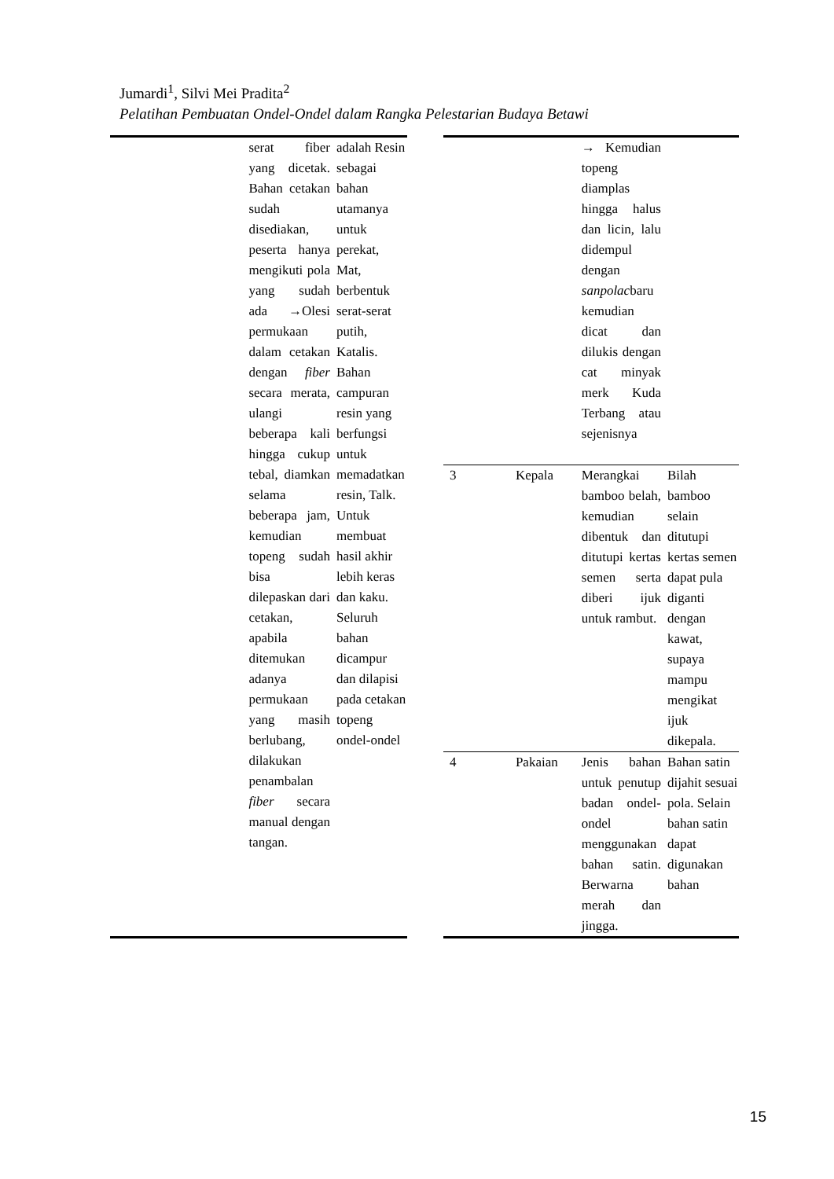Jumardi<sup>1</sup>, Silvi Mei Pradita<sup>2</sup>
Pelatihan Pembuatan Ondel-Ondel dalam Rangka Pelestarian Budaya Betawi
| | serat fiber yang dicetak. Bahan cetakan sudah disediakan, peserta hanya mengikuti pola yang sudah ada →Olesi permukaan dalam cetakan dengan fiber secara merata, ulangi beberapa kali hingga cukup tebal, diamkan selama beberapa jam, kemudian topeng sudah bisa dilepaskan dari cetakan, apabila ditemukan adanya permukaan yang masih berlubang, dilakukan penambalan fiber secara manual dengan tangan. | adalah Resin sebagai bahan utamanya untuk perekat, Mat, berbentuk serat-serat putih, Katalis. Bahan campuran resin yang berfungsi untuk memadatkan resin, Talk. Untuk membuat hasil akhir lebih keras dan kaku. Seluruh bahan dicampur dan dilapisi pada cetakan topeng ondel-ondel |
| | | → Kemudian topeng diamplas hingga halus dan licin, lalu didempul dengan sanpolac baru kemudian dicat dan dilukis dengan cat minyak merk Kuda Terbang atau sejenisnya | |
| 3 | Kepala | Merangkai bamboo belah, kemudian dibentuk dan ditutupi kertas semen serta diberi ijuk untuk rambut. | Bilah bamboo selain ditutupi kertas semen dapat pula diganti dengan kawat, supaya mampu mengikat ijuk dikepala. |
| 4 | Pakaian | Jenis bahan untuk penutup badan ondel-ondel menggunakan bahan satin. Berwarna merah dan jingga. | Bahan satin dijahit sesuai pola. Selain bahan satin dapat digunakan bahan |
15